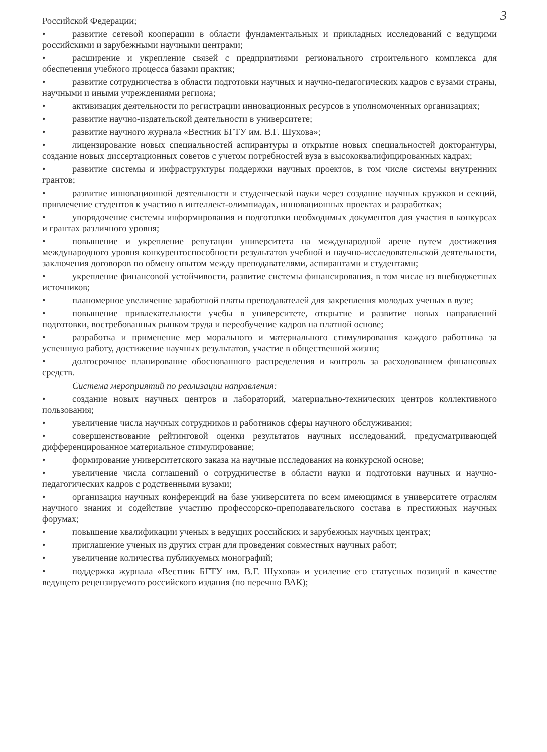3
Российской Федерации;
• развитие сетевой кооперации в области фундаментальных и прикладных исследований с ведущими российскими и зарубежными научными центрами;
• расширение и укрепление связей с предприятиями регионального строительного комплекса для обеспечения учебного процесса базами практик;
• развитие сотрудничества в области подготовки научных и научно-педагогических кадров с вузами страны, научными и иными учреждениями региона;
• активизация деятельности по регистрации инновационных ресурсов в уполномоченных организациях;
• развитие научно-издательской деятельности в университете;
• развитие научного журнала «Вестник БГТУ им. В.Г. Шухова»;
• лицензирование новых специальностей аспирантуры и открытие новых специальностей докторантуры, создание новых диссертационных советов с учетом потребностей вуза в высококвалифицированных кадрах;
• развитие системы и инфраструктуры поддержки научных проектов, в том числе системы внутренних грантов;
• развитие инновационной деятельности и студенческой науки через создание научных кружков и секций, привлечение студентов к участию в интеллект-олимпиадах, инновационных проектах и разработках;
• упорядочение системы информирования и подготовки необходимых документов для участия в конкурсах и грантах различного уровня;
• повышение и укрепление репутации университета на международной арене путем достижения международного уровня конкурентоспособности результатов учебной и научно-исследовательской деятельности, заключения договоров по обмену опытом между преподавателями, аспирантами и студентами;
• укрепление финансовой устойчивости, развитие системы финансирования, в том числе из внебюджетных источников;
• планомерное увеличение заработной платы преподавателей для закрепления молодых ученых в вузе;
• повышение привлекательности учебы в университете, открытие и развитие новых направлений подготовки, востребованных рынком труда и переобучение кадров на платной основе;
• разработка и применение мер морального и материального стимулирования каждого работника за успешную работу, достижение научных результатов, участие в общественной жизни;
• долгосрочное планирование обоснованного распределения и контроль за расходованием финансовых средств.
Система мероприятий по реализации направления:
• создание новых научных центров и лабораторий, материально-технических центров коллективного пользования;
• увеличение числа научных сотрудников и работников сферы научного обслуживания;
• совершенствование рейтинговой оценки результатов научных исследований, предусматривающей дифференцированное материальное стимулирование;
• формирование университетского заказа на научные исследования на конкурсной основе;
• увеличение числа соглашений о сотрудничестве в области науки и подготовки научных и научно-педагогических кадров с родственными вузами;
• организация научных конференций на базе университета по всем имеющимся в университете отраслям научного знания и содействие участию профессорско-преподавательского состава в престижных научных форумах;
• повышение квалификации ученых в ведущих российских и зарубежных научных центрах;
• приглашение ученых из других стран для проведения совместных научных работ;
• увеличение количества публикуемых монографий;
• поддержка журнала «Вестник БГТУ им. В.Г. Шухова» и усиление его статусных позиций в качестве ведущего рецензируемого российского издания (по перечню ВАК);